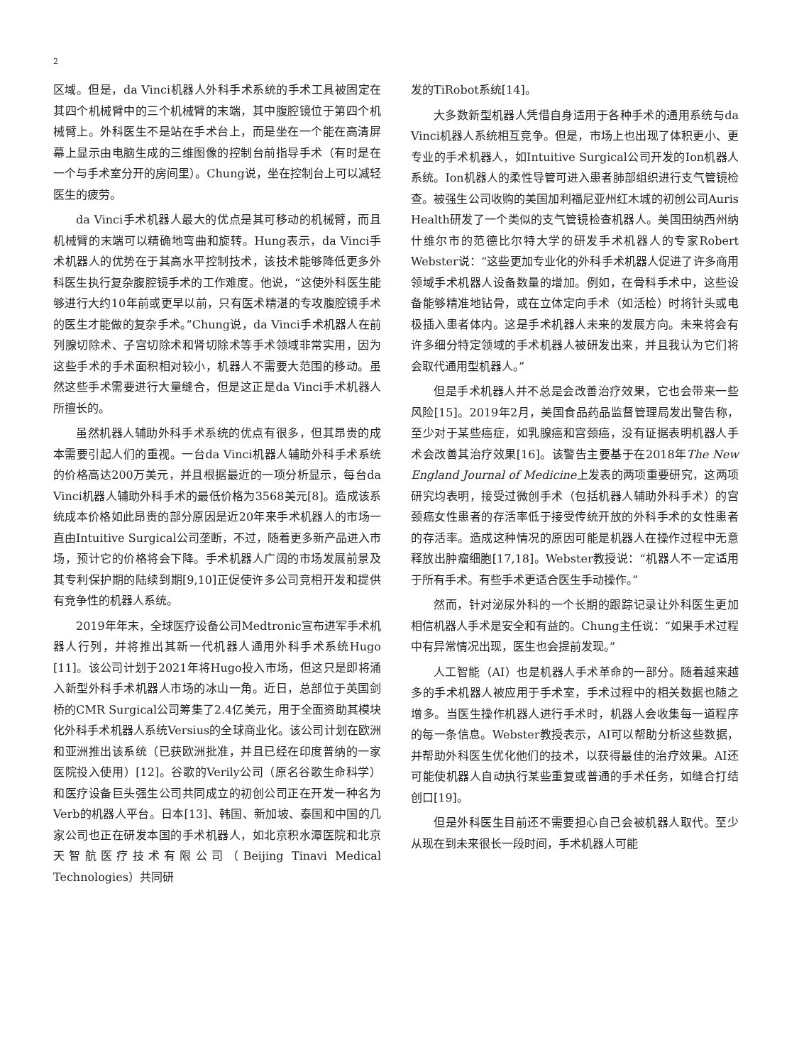2
区域。但是，da Vinci机器人外科手术系统的手术工具被固定在其四个机械臂中的三个机械臂的末端，其中腹腔镜位于第四个机械臂上。外科医生不是站在手术台上，而是坐在一个能在高清屏幕上显示由电脑生成的三维图像的控制台前指导手术（有时是在一个与手术室分开的房间里）。Chung说，坐在控制台上可以减轻医生的疲劳。
da Vinci手术机器人最大的优点是其可移动的机械臂，而且机械臂的末端可以精确地弯曲和旋转。Hung表示，da Vinci手术机器人的优势在于其高水平控制技术，该技术能够降低更多外科医生执行复杂腹腔镜手术的工作难度。他说，“这使外科医生能够进行大约10年前或更早以前，只有医术精湛的专攻腹腔镜手术的医生才能做的复杂手术。”Chung说，da Vinci手术机器人在前列腺切除术、子宫切除术和肾切除术等手术领域非常实用，因为这些手术的手术面积相对较小，机器人不需要大范围的移动。虽然这些手术需要进行大量缝合，但是这正是da Vinci手术机器人所擅长的。
虽然机器人辅助外科手术系统的优点有很多，但其昂贵的成本需要引起人们的重视。一台da Vinci机器人辅助外科手术系统的价格高达200万美元，并且根据最近的一项分析显示，每台da Vinci机器人辅助外科手术的最低价格为3568美元[8]。造成该系统成本价格如此昂贵的部分原因是近20年来手术机器人的市场一直由Intuitive Surgical公司垄断，不过，随着更多新产品进入市场，预计它的价格将会下降。手术机器人广阔的市场发展前景及其专利保护期的陆续到期[9,10]正促使许多公司竞相开发和提供有竞争性的机器人系统。
2019年年末，全球医疗设备公司Medtronic宣布进军手术机器人行列，并将推出其新一代机器人通用外科手术系统Hugo [11]。该公司计划于2021年将Hugo投入市场，但这只是即将涌入新型外科手术机器人市场的冰山一角。近日，总部位于英国剑桥的CMR Surgical公司筹集了2.4亿美元，用于全面资助其模块化外科手术机器人系统Versius的全球商业化。该公司计划在欧洲和亚洲推出该系统（已获欧洲批准，并且已经在印度普纳的一家医院投入使用）[12]。谷歌的Verily公司（原名谷歌生命科学）和医疗设备巨头强生公司共同成立的初创公司正在开发一种名为Verb的机器人平台。日本[13]、韩国、新加坡、泰国和中国的几家公司也正在研发本国的手术机器人，如北京积水潭医院和北京天智航医疗技术有限公司（Beijing Tinavi Medical Technologies）共同研
发的TiRobot系统[14]。
大多数新型机器人凭借自身适用于各种手术的通用系统与da Vinci机器人系统相互竞争。但是，市场上也出现了体积更小、更专业的手术机器人，如Intuitive Surgical公司开发的Ion机器人系统。Ion机器人的柔性导管可进入患者肺部组织进行支气管镜检查。被强生公司收购的美国加利福尼亚州红木城的初创公司Auris Health研发了一个类似的支气管镜检查机器人。美国田纳西州纳什维尔市的范德比尔特大学的研发手术机器人的专家Robert Webster说：“这些更加专业化的外科手术机器人促进了许多商用领域手术机器人设备数量的增加。例如，在骨科手术中，这些设备能够精准地钻骨，或在立体定向手术（如活检）时将针头或电极插入患者体内。这是手术机器人未来的发展方向。未来将会有许多细分特定领域的手术机器人被研发出来，并且我认为它们将会取代通用型机器人。”
但是手术机器人并不总是会改善治疗效果，它也会带来一些风险[15]。2019年2月，美国食品药品监督管理局发出警告称，至少对于某些癌症，如乳腺癌和宫颈癌，没有证据表明机器人手术会改善其治疗效果[16]。该警告主要基于在2018年The New England Journal of Medicine上发表的两项重要研究，这两项研究均表明，接受过微创手术（包括机器人辅助外科手术）的宫颈癌女性患者的存活率低于接受传统开放的外科手术的女性患者的存活率。造成这种情况的原因可能是机器人在操作过程中无意释放出肿瘤细胞[17,18]。Webster教授说：“机器人不一定适用于所有手术。有些手术更适合医生手动操作。”
然而，针对泌尿外科的一个长期的跟踪记录让外科医生更加相信机器人手术是安全和有益的。Chung主任说：“如果手术过程中有异常情况出现，医生也会提前发现。”
人工智能（AI）也是机器人手术革命的一部分。随着越来越多的手术机器人被应用于手术室，手术过程中的相关数据也随之增多。当医生操作机器人进行手术时，机器人会收集每一道程序的每一条信息。Webster教授表示，AI可以帮助分析这些数据，并帮助外科医生优化他们的技术，以获得最佳的治疗效果。AI还可能使机器人自动执行某些重复或普通的手术任务，如缝合打结创口[19]。
但是外科医生目前还不需要担心自己会被机器人取代。至少从现在到未来很长一段时间，手术机器人可能